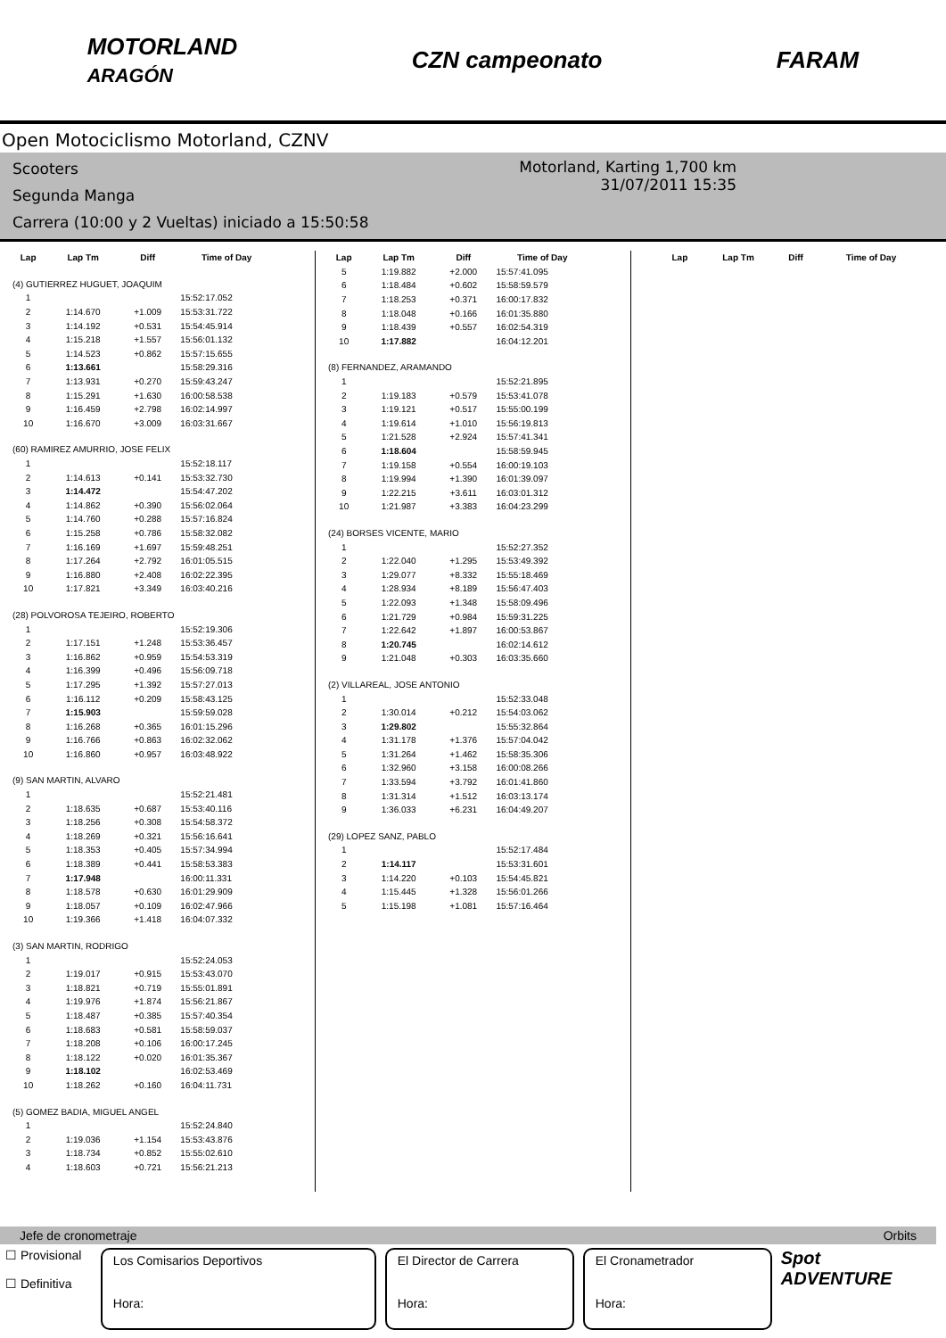MOTORLAND
ARAGÓN CZN campeonato FARAM
Open Motociclismo Motorland, CZNV
Scooters
Segunda Manga
Carrera (10:00 y 2 Vueltas) iniciado a 15:50:58
Motorland, Karting 1,700 km
31/07/2011 15:35
| Lap | Lap Tm | Diff | Time of Day |
| --- | --- | --- | --- |
| (4) GUTIERREZ HUGUET, JOAQUIM | | | |
| 1 | | | 15:52:17.052 |
| 2 | 1:14.670 | +1.009 | 15:53:31.722 |
| 3 | 1:14.192 | +0.531 | 15:54:45.914 |
| 4 | 1:15.218 | +1.557 | 15:56:01.132 |
| 5 | 1:14.523 | +0.862 | 15:57:15.655 |
| 6 | 1:13.661 | | 15:58:29.316 |
| 7 | 1:13.931 | +0.270 | 15:59:43.247 |
| 8 | 1:15.291 | +1.630 | 16:00:58.538 |
| 9 | 1:16.459 | +2.798 | 16:02:14.997 |
| 10 | 1:16.670 | +3.009 | 16:03:31.667 |
| (60) RAMIREZ AMURRIO, JOSE FELIX | | | |
| 1 | | | 15:52:18.117 |
| 2 | 1:14.613 | +0.141 | 15:53:32.730 |
| 3 | 1:14.472 | | 15:54:47.202 |
| 4 | 1:14.862 | +0.390 | 15:56:02.064 |
| 5 | 1:14.760 | +0.288 | 15:57:16.824 |
| 6 | 1:15.258 | +0.786 | 15:58:32.082 |
| 7 | 1:16.169 | +1.697 | 15:59:48.251 |
| 8 | 1:17.264 | +2.792 | 16:01:05.515 |
| 9 | 1:16.880 | +2.408 | 16:02:22.395 |
| 10 | 1:17.821 | +3.349 | 16:03:40.216 |
| (28) POLVOROSA TEJEIRO, ROBERTO | | | |
| 1 | | | 15:52:19.306 |
| 2 | 1:17.151 | +1.248 | 15:53:36.457 |
| 3 | 1:16.862 | +0.959 | 15:54:53.319 |
| 4 | 1:16.399 | +0.496 | 15:56:09.718 |
| 5 | 1:17.295 | +1.392 | 15:57:27.013 |
| 6 | 1:16.112 | +0.209 | 15:58:43.125 |
| 7 | 1:15.903 | | 15:59:59.028 |
| 8 | 1:16.268 | +0.365 | 16:01:15.296 |
| 9 | 1:16.766 | +0.863 | 16:02:32.062 |
| 10 | 1:16.860 | +0.957 | 16:03:48.922 |
| (9) SAN MARTIN, ALVARO | | | |
| 1 | | | 15:52:21.481 |
| 2 | 1:18.635 | +0.687 | 15:53:40.116 |
| 3 | 1:18.256 | +0.308 | 15:54:58.372 |
| 4 | 1:18.269 | +0.321 | 15:56:16.641 |
| 5 | 1:18.353 | +0.405 | 15:57:34.994 |
| 6 | 1:18.389 | +0.441 | 15:58:53.383 |
| 7 | 1:17.948 | | 16:00:11.331 |
| 8 | 1:18.578 | +0.630 | 16:01:29.909 |
| 9 | 1:18.057 | +0.109 | 16:02:47.966 |
| 10 | 1:19.366 | +1.418 | 16:04:07.332 |
| (3) SAN MARTIN, RODRIGO | | | |
| 1 | | | 15:52:24.053 |
| 2 | 1:19.017 | +0.915 | 15:53:43.070 |
| 3 | 1:18.821 | +0.719 | 15:55:01.891 |
| 4 | 1:19.976 | +1.874 | 15:56:21.867 |
| 5 | 1:18.487 | +0.385 | 15:57:40.354 |
| 6 | 1:18.683 | +0.581 | 15:58:59.037 |
| 7 | 1:18.208 | +0.106 | 16:00:17.245 |
| 8 | 1:18.122 | +0.020 | 16:01:35.367 |
| 9 | 1:18.102 | | 16:02:53.469 |
| 10 | 1:18.262 | +0.160 | 16:04:11.731 |
| (5) GOMEZ BADIA, MIGUEL ANGEL | | | |
| 1 | | | 15:52:24.840 |
| 2 | 1:19.036 | +1.154 | 15:53:43.876 |
| 3 | 1:18.734 | +0.852 | 15:55:02.610 |
| 4 | 1:18.603 | +0.721 | 15:56:21.213 |
| Lap | Lap Tm | Diff | Time of Day |
| --- | --- | --- | --- |
| 5 | 1:19.882 | +2.000 | 15:57:41.095 |
| 6 | 1:18.484 | +0.602 | 15:58:59.579 |
| 7 | 1:18.253 | +0.371 | 16:00:17.832 |
| 8 | 1:18.048 | +0.166 | 16:01:35.880 |
| 9 | 1:18.439 | +0.557 | 16:02:54.319 |
| 10 | 1:17.882 | | 16:04:12.201 |
| (8) FERNANDEZ, ARAMANDO | | | |
| 1 | | | 15:52:21.895 |
| 2 | 1:19.183 | +0.579 | 15:53:41.078 |
| 3 | 1:19.121 | +0.517 | 15:55:00.199 |
| 4 | 1:19.614 | +1.010 | 15:56:19.813 |
| 5 | 1:21.528 | +2.924 | 15:57:41.341 |
| 6 | 1:18.604 | | 15:58:59.945 |
| 7 | 1:19.158 | +0.554 | 16:00:19.103 |
| 8 | 1:19.994 | +1.390 | 16:01:39.097 |
| 9 | 1:22.215 | +3.611 | 16:03:01.312 |
| 10 | 1:21.987 | +3.383 | 16:04:23.299 |
| (24) BORSES VICENTE, MARIO | | | |
| 1 | | | 15:52:27.352 |
| 2 | 1:22.040 | +1.295 | 15:53:49.392 |
| 3 | 1:29.077 | +8.332 | 15:55:18.469 |
| 4 | 1:28.934 | +8.189 | 15:56:47.403 |
| 5 | 1:22.093 | +1.348 | 15:58:09.496 |
| 6 | 1:21.729 | +0.984 | 15:59:31.225 |
| 7 | 1:22.642 | +1.897 | 16:00:53.867 |
| 8 | 1:20.745 | | 16:02:14.612 |
| 9 | 1:21.048 | +0.303 | 16:03:35.660 |
| (2) VILLAREAL, JOSE ANTONIO | | | |
| 1 | | | 15:52:33.048 |
| 2 | 1:30.014 | +0.212 | 15:54:03.062 |
| 3 | 1:29.802 | | 15:55:32.864 |
| 4 | 1:31.178 | +1.376 | 15:57:04.042 |
| 5 | 1:31.264 | +1.462 | 15:58:35.306 |
| 6 | 1:32.960 | +3.158 | 16:00:08.266 |
| 7 | 1:33.594 | +3.792 | 16:01:41.860 |
| 8 | 1:31.314 | +1.512 | 16:03:13.174 |
| 9 | 1:36.033 | +6.231 | 16:04:49.207 |
| (29) LOPEZ SANZ, PABLO | | | |
| 1 | | | 15:52:17.484 |
| 2 | 1:14.117 | | 15:53:31.601 |
| 3 | 1:14.220 | +0.103 | 15:54:45.821 |
| 4 | 1:15.445 | +1.328 | 15:56:01.266 |
| 5 | 1:15.198 | +1.081 | 15:57:16.464 |
| Lap | Lap Tm | Diff | Time of Day |
| --- | --- | --- | --- |
Jefe de cronometraje Orbits
☐ Provisional
☐ Definitiva
Los Comisarios Deportivos
Hora:
El Director de Carrera
Hora:
El Cronametrador
Hora:
Spot ADVENTURE